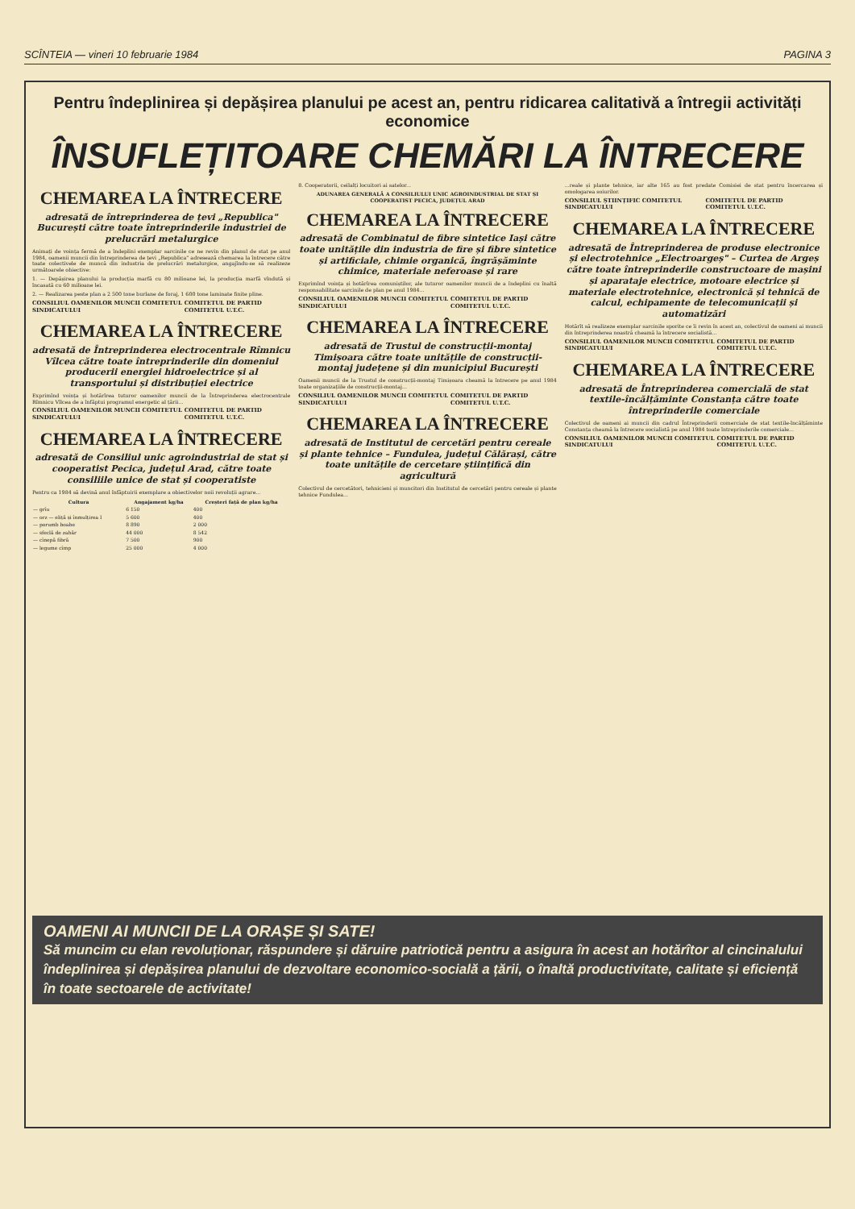SCÎNTEIA — vineri 10 februarie 1984 PAGINA 3
Pentru îndeplinirea și depășirea planului pe acest an, pentru ridicarea calitativă a întregii activități economice
ÎNSUFLEȚITOARE CHEMĂRI LA ÎNTRECERE
CHEMAREA LA ÎNTRECERE
adresată de întreprinderea de țevi „Republica" București către toate întreprinderile industriei de prelucrări metalurgice
Animați de voința fermă de a îndeplini exemplar sarcinile ce ne revin din planul de stat pe anul 1984, oamenii muncii din întreprinderea de țevi „Republica" adresează chemarea la întrecere către toate colectivele de muncă din industria de prelucrări metalurgice, angajîndu-se să realizeze următoarele obiective:
1. — Depășirea planului la producția marfă cu 80 milioane lei, la producția marfă vîndută și încasată cu 60 milioane lei.
2. — Realizarea peste plan a 2 500 tone burlane de foraj, 1 600 tone laminate finite pline.
CONSILIUL OAMENILOR MUNCII COMITETUL SINDICATULUI COMITETUL DE PARTID COMITETUL U.T.C.
CHEMAREA LA ÎNTRECERE
adresată de Întreprinderea electrocentrale Rîmnicu Vîlcea către toate întreprinderile din domeniul producerii energiei hidroelectrice și al transportului și distribuției electrice
Exprimînd voința și hotărîrea tuturor oamenilor muncii de la Întreprinderea electrocentrale Rîmnicu Vîlcea de a înfăptui programul energetic al țării...
CONSILIUL OAMENILOR MUNCII COMITETUL SINDICATULUI COMITETUL DE PARTID COMITETUL U.T.C.
CHEMAREA LA ÎNTRECERE
adresată de Consiliul unic agroindustrial de stat și cooperatist Pecica, județul Arad, către toate consiliile unice de stat și cooperatiste
Pentru ca 1984 să devină anul înfăptuirii exemplare a obiectivelor noii revoluții agrare...
| Cultura | Angajament kg/ha | Creșteri față de plan kg/ha |
| --- | --- | --- |
| — grîu | 6 150 | 400 |
| — orz — eliță și înmulțirea I | 5 600 | 400 |
| — porumb boabe | 8 890 | 2 000 |
| — sfeclă de zahăr | 44 000 | 8 542 |
| — cînepă fibră | 7 500 | 900 |
| — legume cîmp | 25 000 | 4 000 |
8. Cooperatorii, ceilalți locuitori ai satelor...
ADUNAREA GENERALĂ A CONSILIULUI UNIC AGROINDUSTRIAL DE STAT ȘI COOPERATIST PECICA, JUDEȚUL ARAD
CHEMAREA LA ÎNTRECERE
adresată de Combinatul de fibre sintetice Iași către toate unitățile din industria de fire și fibre sintetice și artificiale, chimie organică, îngrășăminte chimice, materiale neferoase și rare
Exprimînd voința și hotărîrea comuniștilor, ale tuturor oamenilor muncii de a îndeplini cu înaltă responsabilitate sarcinile de plan pe anul 1984...
CONSILIUL OAMENILOR MUNCII COMITETUL SINDICATULUI COMITETUL DE PARTID COMITETUL U.T.C.
CHEMAREA LA ÎNTRECERE
adresată de Trustul de construcții-montaj Timișoara către toate unitățile de construcții-montaj județene și din municipiul București
Oamenii muncii de la Trustul de construcții-montaj Timișoara cheamă la întrecere pe anul 1984 toate organizațiile de construcții-montaj...
CONSILIUL OAMENILOR MUNCII COMITETUL SINDICATULUI COMITETUL DE PARTID COMITETUL U.T.C.
CHEMAREA LA ÎNTRECERE
adresată de Institutul de cercetări pentru cereale și plante tehnice – Fundulea, județul Călărași, către toate unitățile de cercetare științifică din agricultură
Colectivul de cercetători, tehnicieni și muncitori din Institutul de cercetări pentru cereale și plante tehnice Fundulea...
...reale și plante tehnice, iar alte 165 au fost predate Comisiei de stat pentru încercarea și omologarea soiurilor.
CONSILIUL ȘTIINȚIFIC COMITETUL SINDICATULUI COMITETUL DE PARTID COMITETUL U.T.C.
CHEMAREA LA ÎNTRECERE
adresată de Întreprinderea de produse electronice și electrotehnice „Electroargeș" – Curtea de Argeș către toate întreprinderile constructoare de mașini și aparataje electrice, motoare electrice și materiale electrotehnice, electronică și tehnică de calcul, echipamente de telecomunicații și automatizări
Hotărît să realizeze exemplar sarcinile sporite ce îi revin în acest an, colectivul de oameni ai muncii din întreprinderea noastră cheamă la întrecere socialistă...
CONSILIUL OAMENILOR MUNCII COMITETUL SINDICATULUI COMITETUL DE PARTID COMITETUL U.T.C.
CHEMAREA LA ÎNTRECERE
adresată de Întreprinderea comercială de stat textile-încălțăminte Constanța către toate întreprinderile comerciale
Colectivul de oameni ai muncii din cadrul Întreprinderii comerciale de stat textile-încălțăminte Constanța cheamă la întrecere socialistă pe anul 1984 toate întreprinderile comerciale...
CONSILIUL OAMENILOR MUNCII COMITETUL SINDICATULUI COMITETUL DE PARTID COMITETUL U.T.C.
OAMENI AI MUNCII DE LA ORAȘE ȘI SATE!
Să muncim cu elan revoluționar, răspundere și dăruire patriotică pentru a asigura în acest an hotărîtor al cincinalului îndeplinirea și depășirea planului de dezvoltare economico-socială a țării, o înaltă productivitate, calitate și eficiență în toate sectoarele de activitate!